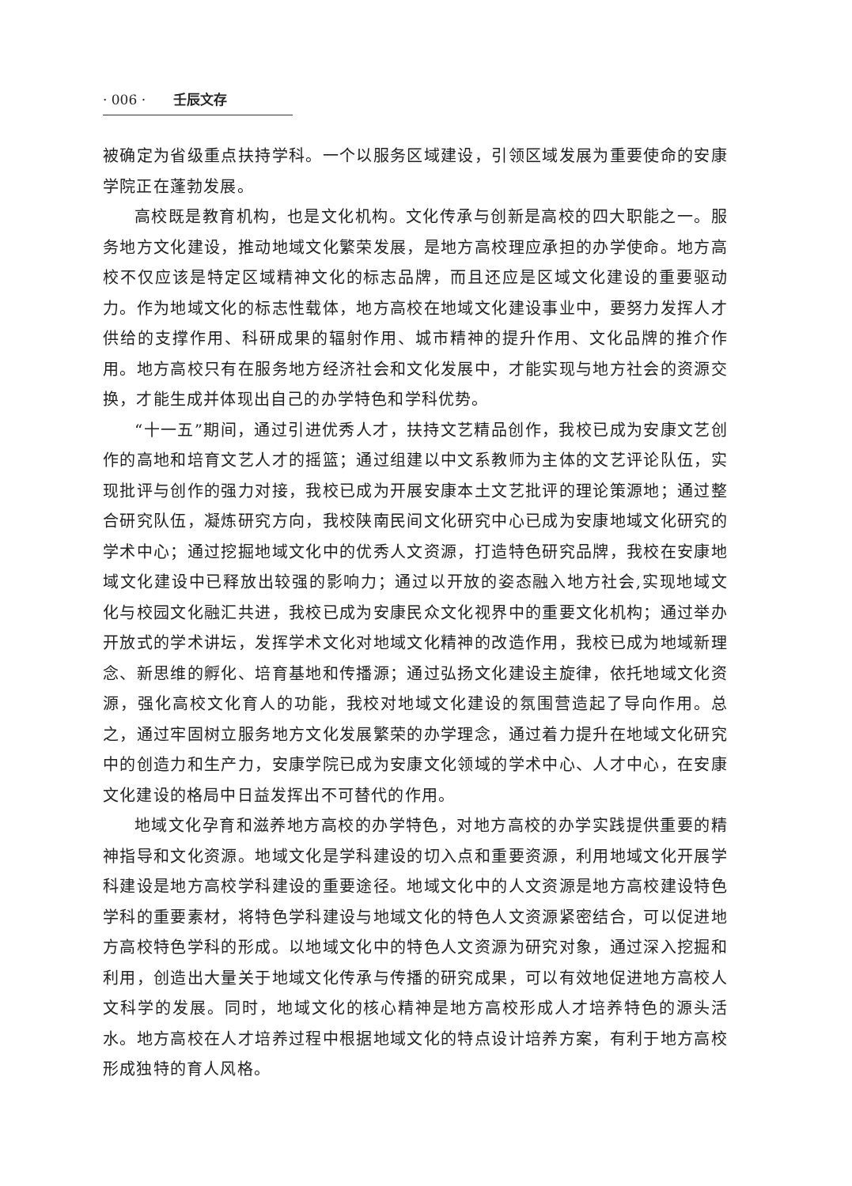· 006 · 壬辰文存
被确定为省级重点扶持学科。一个以服务区域建设，引领区域发展为重要使命的安康学院正在蓬勃发展。
高校既是教育机构，也是文化机构。文化传承与创新是高校的四大职能之一。服务地方文化建设，推动地域文化繁荣发展，是地方高校理应承担的办学使命。地方高校不仅应该是特定区域精神文化的标志品牌，而且还应是区域文化建设的重要驱动力。作为地域文化的标志性载体，地方高校在地域文化建设事业中，要努力发挥人才供给的支撑作用、科研成果的辐射作用、城市精神的提升作用、文化品牌的推介作用。地方高校只有在服务地方经济社会和文化发展中，才能实现与地方社会的资源交换，才能生成并体现出自己的办学特色和学科优势。
“十一五”期间，通过引进优秀人才，扶持文艺精品创作，我校已成为安康文艺创作的高地和培育文艺人才的摇篮；通过组建以中文系教师为主体的文艺评论队伍，实现批评与创作的强力对接，我校已成为开展安康本土文艺批评的理论策源地；通过整合研究队伍，凝炼研究方向，我校陕南民间文化研究中心已成为安康地域文化研究的学术中心；通过挖掘地域文化中的优秀人文资源，打造特色研究品牌，我校在安康地域文化建设中已释放出较强的影响力；通过以开放的姿态融入地方社会,实现地域文化与校园文化融汇共进，我校已成为安康民众文化视界中的重要文化机构；通过举办开放式的学术讲坛，发挥学术文化对地域文化精神的改造作用，我校已成为地域新理念、新思维的孵化、培育基地和传播源；通过弘扬文化建设主旋律，依托地域文化资源，强化高校文化育人的功能，我校对地域文化建设的氛围营造起了导向作用。总之，通过牢固树立服务地方文化发展繁荣的办学理念，通过着力提升在地域文化研究中的创造力和生产力，安康学院已成为安康文化领域的学术中心、人才中心，在安康文化建设的格局中日益发挥出不可替代的作用。
地域文化孕育和滋养地方高校的办学特色，对地方高校的办学实践提供重要的精神指导和文化资源。地域文化是学科建设的切入点和重要资源，利用地域文化开展学科建设是地方高校学科建设的重要途径。地域文化中的人文资源是地方高校建设特色学科的重要素材，将特色学科建设与地域文化的特色人文资源紧密结合，可以促进地方高校特色学科的形成。以地域文化中的特色人文资源为研究对象，通过深入挖掘和利用，创造出大量关于地域文化传承与传播的研究成果，可以有效地促进地方高校人文科学的发展。同时，地域文化的核心精神是地方高校形成人才培养特色的源头活水。地方高校在人才培养过程中根据地域文化的特点设计培养方案，有利于地方高校形成独特的育人风格。